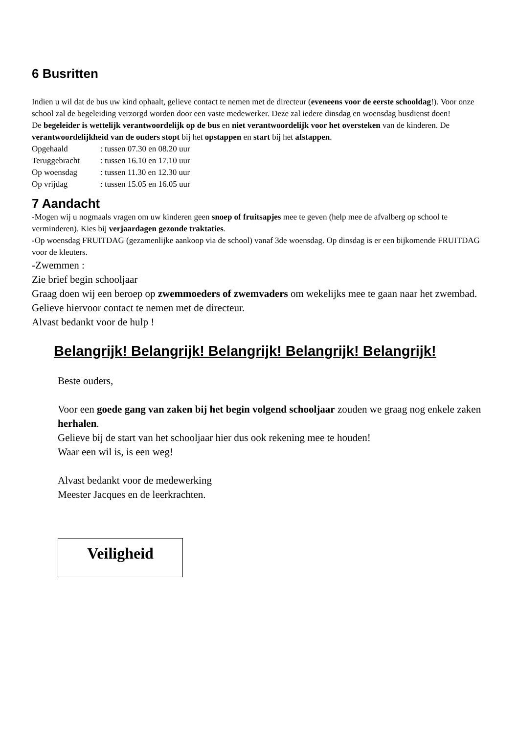6 Busritten
Indien u wil dat de bus uw kind ophaalt, gelieve contact te nemen met de directeur (eveneens voor de eerste schooldag!). Voor onze school zal de begeleiding verzorgd worden door een vaste medewerker. Deze zal iedere dinsdag en woensdag busdienst doen!
De begeleider is wettelijk verantwoordelijk op de bus en niet verantwoordelijk voor het oversteken van de kinderen. De verantwoordelijkheid van de ouders stopt bij het opstappen en start bij het afstappen.
| Opgehaald | : tussen 07.30 en 08.20 uur |
| Teruggebracht | : tussen 16.10 en 17.10 uur |
| Op woensdag | : tussen 11.30 en 12.30 uur |
| Op vrijdag | : tussen 15.05 en 16.05 uur |
7 Aandacht
-Mogen wij u nogmaals vragen om uw kinderen geen snoep of fruitsapjes mee te geven (help mee de afvalberg op school te verminderen). Kies bij verjaardagen gezonde traktaties.
-Op woensdag FRUITDAG (gezamenlijke aankoop via de school) vanaf 3de woensdag. Op dinsdag is er een bijkomende FRUITDAG voor de kleuters.
-Zwemmen :
Zie brief begin schooljaar
Graag doen wij een beroep op zwemmoeders of zwemvaders om wekelijks mee te gaan naar het zwembad.
Gelieve hiervoor contact te nemen met de directeur.
Alvast bedankt voor de hulp !
Belangrijk! Belangrijk! Belangrijk! Belangrijk! Belangrijk!
Beste ouders,
Voor een goede gang van zaken bij het begin volgend schooljaar zouden we graag nog enkele zaken herhalen.
Gelieve bij de start van het schooljaar hier dus ook rekening mee te houden!
Waar een wil is, is een weg!
Alvast bedankt voor de medewerking
Meester Jacques en de leerkrachten.
Veiligheid